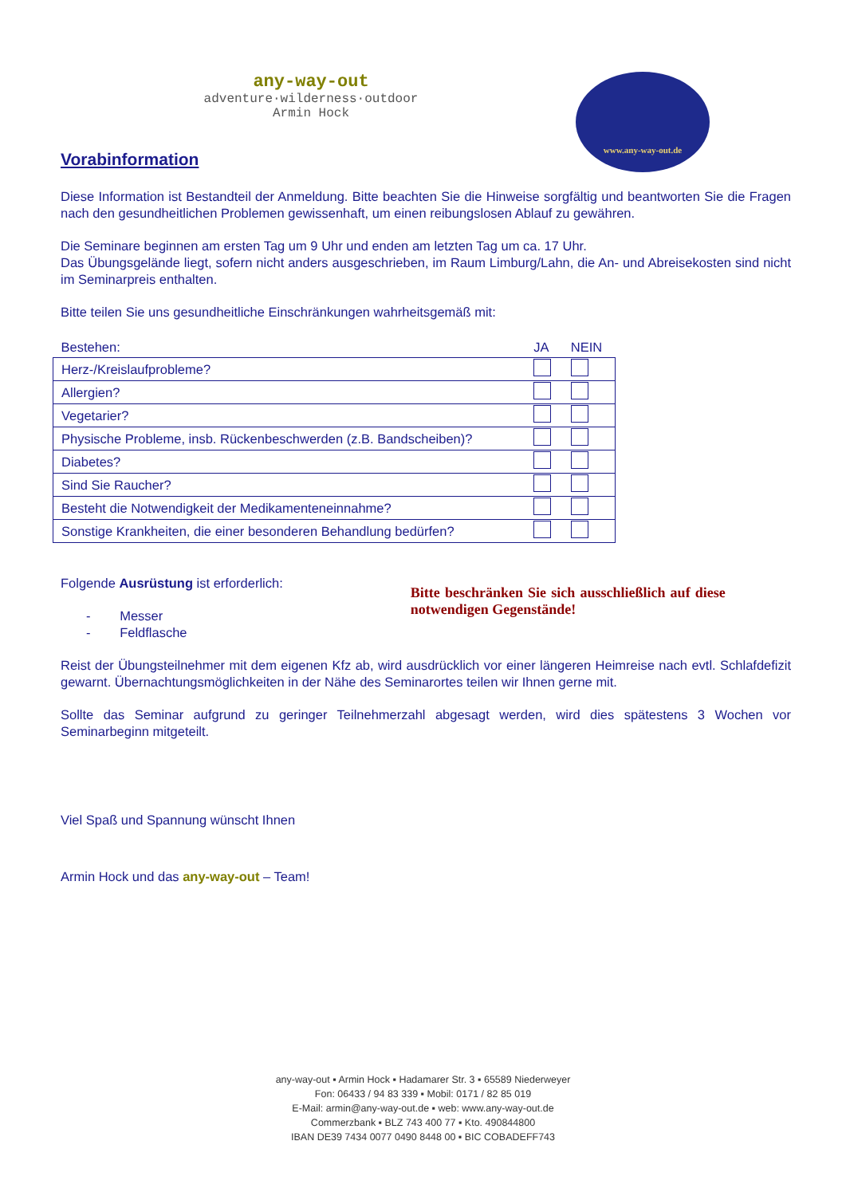any-way-out
adventure·wilderness·outdoor
Armin Hock
www.any-way-out.de
Vorabinformation
Diese Information ist Bestandteil der Anmeldung. Bitte beachten Sie die Hinweise sorgfältig und beantworten Sie die Fragen nach den gesundheitlichen Problemen gewissenhaft, um einen reibungslosen Ablauf zu gewähren.
Die Seminare beginnen am ersten Tag um 9 Uhr und enden am letzten Tag um ca. 17 Uhr.
Das Übungsgelände liegt, sofern nicht anders ausgeschrieben, im Raum Limburg/Lahn, die An- und Abreisekosten sind nicht im Seminarpreis enthalten.
Bitte teilen Sie uns gesundheitliche Einschränkungen wahrheitsgemäß mit:
| Bestehen: | JA | NEIN |
| --- | --- | --- |
| Herz-/Kreislaufprobleme? | | |
| Allergien? | | |
| Vegetarier? | | |
| Physische Probleme, insb. Rückenbeschwerden (z.B. Bandscheiben)? | | |
| Diabetes? | | |
| Sind Sie Raucher? | | |
| Besteht die Notwendigkeit der Medikamenteneinnahme? | | |
| Sonstige Krankheiten, die einer besonderen Behandlung bedürfen? | | |
Folgende Ausrüstung ist erforderlich:
- Messer
- Feldflasche
Bitte beschränken Sie sich ausschließlich auf diese notwendigen Gegenstände!
Reist der Übungsteilnehmer mit dem eigenen Kfz ab, wird ausdrücklich vor einer längeren Heimreise nach evtl. Schlafdefizit gewarnt. Übernachtungsmöglichkeiten in der Nähe des Seminarortes teilen wir Ihnen gerne mit.
Sollte das Seminar aufgrund zu geringer Teilnehmerzahl abgesagt werden, wird dies spätestens 3 Wochen vor Seminarbeginn mitgeteilt.
Viel Spaß und Spannung wünscht Ihnen
Armin Hock und das any-way-out – Team!
any-way-out ▪ Armin Hock ▪ Hadamarer Str. 3 ▪ 65589 Niederweyer
Fon: 06433 / 94 83 339 ▪ Mobil: 0171 / 82 85 019
E-Mail: armin@any-way-out.de ▪ web: www.any-way-out.de
Commerzbank ▪ BLZ 743 400 77 ▪ Kto. 490844800
IBAN DE39 7434 0077 0490 8448 00 ▪ BIC COBADEFF743